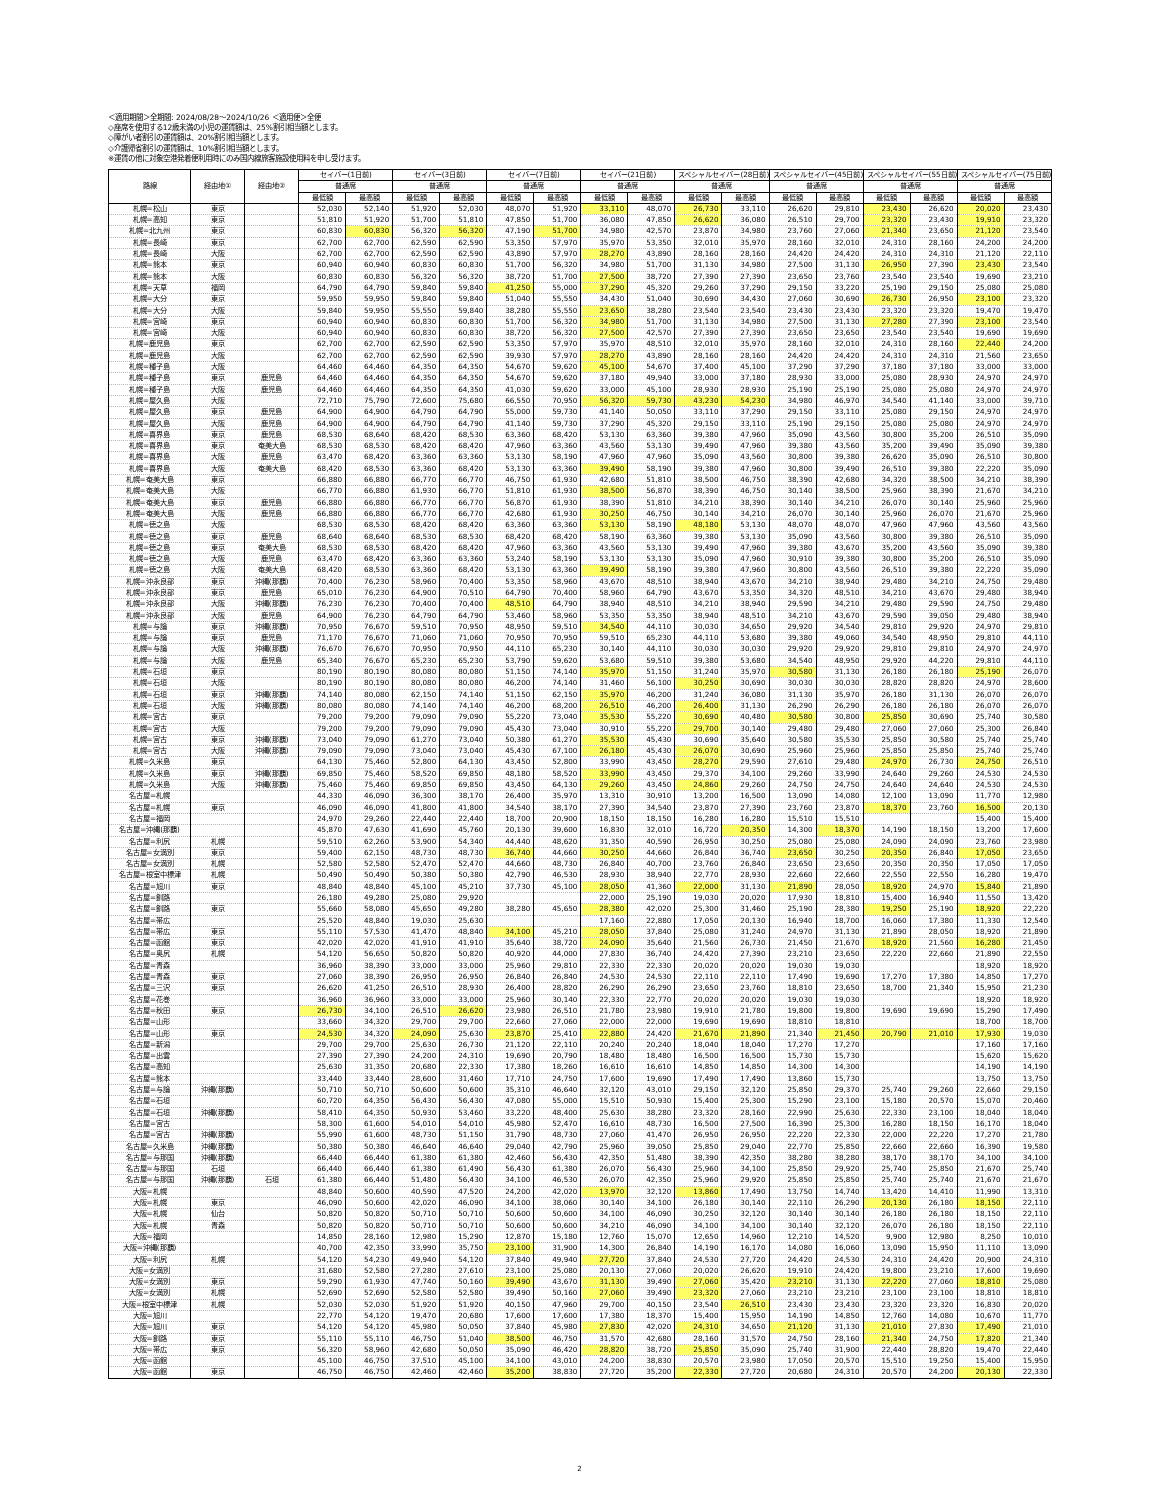＜適用期間＞全期間: 2024/08/28～2024/10/26 ＜適用便＞全便
◇座席を使用する12歳未満の小児の運賃額は、25%割引相当額とします。
◇障がい者割引の運賃額は、20%割引相当額とします。
◇介護帰省割引の運賃額は、10%割引相当額とします。
※運賃の他に対象空港発着便利用時にのみ国内線旅客施設使用料を申し受けます。
| 路線 | 経由地① | 経由地② | セイバー(1日前) | | セイバー(3日前) | | セイバー(7日前) | | セイバー(21日前) | | スペシャルセイバー(28日前) | | スペシャルセイバー(45日前) | | スペシャルセイバー(55日前) | | スペシャルセイバー(75日前) | |
| --- | --- | --- | --- | --- | --- | --- | --- | --- | --- | --- | --- | --- | --- | --- | --- | --- | --- | --- |
| | | | 普通席 | | 普通席 | | 普通席 | | 普通席 | | 普通席 | | 普通席 | | 普通席 | | 普通席 | |
| | | | 最低額 | 最高額 | 最低額 | 最高額 | 最低額 | 最高額 | 最低額 | 最高額 | 最低額 | 最高額 | 最低額 | 最高額 | 最低額 | 最高額 | 最低額 | 最高額 |
| 札幌=松山 | 東京 | | 52,030 | 52,140 | 51,920 | 52,030 | 48,070 | 51,920 | 33,110 | 48,070 | 26,730 | 33,110 | 26,620 | 29,810 | 23,430 | 26,620 | 20,020 | 23,430 |
| 札幌=高知 | 東京 | | 51,810 | 51,920 | 51,700 | 51,810 | 47,850 | 51,700 | 36,080 | 47,850 | 26,620 | 36,080 | 26,510 | 29,700 | 23,320 | 23,430 | 19,910 | 23,320 |
| 札幌=北九州 | 東京 | | 60,830 | 60,830 | 56,320 | 56,320 | 47,190 | 51,700 | 34,980 | 42,570 | 23,870 | 34,980 | 23,760 | 27,060 | 21,340 | 23,650 | 21,120 | 23,540 |
| 札幌=長崎 | 東京 | | 62,700 | 62,700 | 62,590 | 62,590 | 53,350 | 57,970 | 35,970 | 53,350 | 32,010 | 35,970 | 28,160 | 32,010 | 24,310 | 28,160 | 24,200 | 24,200 |
| 札幌=長崎 | 大阪 | | 62,700 | 62,700 | 62,590 | 62,590 | 43,890 | 57,970 | 28,270 | 43,890 | 28,160 | 28,160 | 24,420 | 24,420 | 24,310 | 24,310 | 21,120 | 22,110 |
| 札幌=熊本 | 東京 | | 60,940 | 60,940 | 60,830 | 60,830 | 51,700 | 56,320 | 34,980 | 51,700 | 31,130 | 34,980 | 27,500 | 31,130 | 26,950 | 27,390 | 23,430 | 23,540 |
| 札幌=熊本 | 大阪 | | 60,830 | 60,830 | 56,320 | 56,320 | 38,720 | 51,700 | 27,500 | 38,720 | 27,390 | 27,390 | 23,650 | 23,760 | 23,540 | 23,540 | 19,690 | 23,210 |
| 札幌=天草 | 福岡 | | 64,790 | 64,790 | 59,840 | 59,840 | 41,250 | 55,000 | 37,290 | 45,320 | 29,260 | 37,290 | 29,150 | 33,220 | 25,190 | 29,150 | 25,080 | 25,080 |
| 札幌=大分 | 東京 | | 59,950 | 59,950 | 59,840 | 59,840 | 51,040 | 55,550 | 34,430 | 51,040 | 30,690 | 34,430 | 27,060 | 30,690 | 26,730 | 26,950 | 23,100 | 23,320 |
| 札幌=大分 | 大阪 | | 59,840 | 59,950 | 55,550 | 59,840 | 38,280 | 55,550 | 23,650 | 38,280 | 23,540 | 23,540 | 23,430 | 23,430 | 23,320 | 23,320 | 19,470 | 19,470 |
| 札幌=宮崎 | 東京 | | 60,940 | 60,940 | 60,830 | 60,830 | 51,700 | 56,320 | 34,980 | 51,700 | 31,130 | 34,980 | 27,500 | 31,130 | 27,280 | 27,390 | 23,100 | 23,540 |
| 札幌=宮崎 | 大阪 | | 60,940 | 60,940 | 60,830 | 60,830 | 38,720 | 56,320 | 27,500 | 42,570 | 27,390 | 27,390 | 23,650 | 23,650 | 23,540 | 23,540 | 19,690 | 19,690 |
| 札幌=鹿児島 | 東京 | | 62,700 | 62,700 | 62,590 | 62,590 | 53,350 | 57,970 | 35,970 | 48,510 | 32,010 | 35,970 | 28,160 | 32,010 | 24,310 | 28,160 | 22,440 | 24,200 |
| 札幌=鹿児島 | 大阪 | | 62,700 | 62,700 | 62,590 | 62,590 | 39,930 | 57,970 | 28,270 | 43,890 | 28,160 | 28,160 | 24,420 | 24,420 | 24,310 | 24,310 | 21,560 | 23,650 |
| 札幌=種子島 | 大阪 | | 64,460 | 64,460 | 64,350 | 64,350 | 54,670 | 59,620 | 45,100 | 54,670 | 37,400 | 45,100 | 37,290 | 37,290 | 37,180 | 37,180 | 33,000 | 33,000 |
| 札幌=種子島 | 東京 | 鹿児島 | 64,460 | 64,460 | 64,350 | 64,350 | 54,670 | 59,620 | 37,180 | 49,940 | 33,000 | 37,180 | 28,930 | 33,000 | 25,080 | 28,930 | 24,970 | 24,970 |
| 札幌=種子島 | 大阪 | 鹿児島 | 64,460 | 64,460 | 64,350 | 64,350 | 41,030 | 59,620 | 33,000 | 45,100 | 28,930 | 28,930 | 25,190 | 25,190 | 25,080 | 25,080 | 24,970 | 24,970 |
| 札幌=屋久島 | 大阪 | | 72,710 | 75,790 | 72,600 | 75,680 | 66,550 | 70,950 | 56,320 | 59,730 | 43,230 | 54,230 | 34,980 | 46,970 | 34,540 | 41,140 | 33,000 | 39,710 |
| 札幌=屋久島 | 東京 | 鹿児島 | 64,900 | 64,900 | 64,790 | 64,790 | 55,000 | 59,730 | 41,140 | 50,050 | 33,110 | 37,290 | 29,150 | 33,110 | 25,080 | 29,150 | 24,970 | 24,970 |
| 札幌=屋久島 | 大阪 | 鹿児島 | 64,900 | 64,900 | 64,790 | 64,790 | 41,140 | 59,730 | 37,290 | 45,320 | 29,150 | 33,110 | 25,190 | 29,150 | 25,080 | 25,080 | 24,970 | 24,970 |
| 札幌=喜界島 | 東京 | 鹿児島 | 68,530 | 68,640 | 68,420 | 68,530 | 63,360 | 68,420 | 53,130 | 63,360 | 39,380 | 47,960 | 35,090 | 43,560 | 30,800 | 35,200 | 26,510 | 35,090 |
| 札幌=喜界島 | 東京 | 奄美大島 | 68,530 | 68,530 | 68,420 | 68,420 | 47,960 | 63,360 | 43,560 | 53,130 | 39,490 | 47,960 | 39,380 | 43,560 | 35,200 | 39,490 | 35,090 | 39,380 |
| 札幌=喜界島 | 大阪 | 鹿児島 | 63,470 | 68,420 | 63,360 | 63,360 | 53,130 | 58,190 | 47,960 | 47,960 | 35,090 | 43,560 | 30,800 | 39,380 | 26,620 | 35,090 | 26,510 | 30,800 |
| 札幌=喜界島 | 大阪 | 奄美大島 | 68,420 | 68,530 | 63,360 | 68,420 | 53,130 | 63,360 | 39,490 | 58,190 | 39,380 | 47,960 | 30,800 | 39,490 | 26,510 | 39,380 | 22,220 | 35,090 |
| 札幌=奄美大島 | 東京 | | 66,880 | 66,880 | 66,770 | 66,770 | 46,750 | 61,930 | 42,680 | 51,810 | 38,500 | 46,750 | 38,390 | 42,680 | 34,320 | 38,500 | 34,210 | 38,390 |
| 札幌=奄美大島 | 大阪 | | 66,770 | 66,880 | 61,930 | 66,770 | 51,810 | 61,930 | 38,500 | 56,870 | 38,390 | 46,750 | 30,140 | 38,500 | 25,960 | 38,390 | 21,670 | 34,210 |
| 札幌=奄美大島 | 東京 | 鹿児島 | 66,880 | 66,880 | 66,770 | 66,770 | 56,870 | 61,930 | 38,390 | 51,810 | 34,210 | 38,390 | 30,140 | 34,210 | 26,070 | 30,140 | 25,960 | 25,960 |
| 札幌=奄美大島 | 大阪 | 鹿児島 | 66,880 | 66,880 | 66,770 | 66,770 | 42,680 | 61,930 | 30,250 | 46,750 | 30,140 | 34,210 | 26,070 | 30,140 | 25,960 | 26,070 | 21,670 | 25,960 |
| 札幌=徳之島 | 大阪 | | 68,530 | 68,530 | 68,420 | 68,420 | 63,360 | 63,360 | 53,130 | 58,190 | 48,180 | 53,130 | 48,070 | 48,070 | 47,960 | 47,960 | 43,560 | 43,560 |
| 札幌=徳之島 | 東京 | 鹿児島 | 68,640 | 68,640 | 68,530 | 68,530 | 68,420 | 68,420 | 58,190 | 63,360 | 39,380 | 53,130 | 35,090 | 43,560 | 30,800 | 39,380 | 26,510 | 35,090 |
| 札幌=徳之島 | 東京 | 奄美大島 | 68,530 | 68,530 | 68,420 | 68,420 | 47,960 | 63,360 | 43,560 | 53,130 | 39,490 | 47,960 | 39,380 | 43,670 | 35,200 | 43,560 | 35,090 | 39,380 |
| 札幌=徳之島 | 大阪 | 鹿児島 | 63,470 | 68,420 | 63,360 | 63,360 | 53,240 | 58,190 | 53,130 | 53,130 | 35,090 | 47,960 | 30,910 | 39,380 | 30,800 | 35,200 | 26,510 | 35,090 |
| 札幌=徳之島 | 大阪 | 奄美大島 | 68,420 | 68,530 | 63,360 | 68,420 | 53,130 | 63,360 | 39,490 | 58,190 | 39,380 | 47,960 | 30,800 | 43,560 | 26,510 | 39,380 | 22,220 | 35,090 |
| 札幌=沖永良部 | 東京 | 沖縄(那覇) | 70,400 | 76,230 | 58,960 | 70,400 | 53,350 | 58,960 | 43,670 | 48,510 | 38,940 | 43,670 | 34,210 | 38,940 | 29,480 | 34,210 | 24,750 | 29,480 |
| 札幌=沖永良部 | 東京 | 鹿児島 | 65,010 | 76,230 | 64,900 | 70,510 | 64,790 | 70,400 | 58,960 | 64,790 | 43,670 | 53,350 | 34,320 | 48,510 | 34,210 | 43,670 | 29,480 | 38,940 |
| 札幌=沖永良部 | 大阪 | 沖縄(那覇) | 76,230 | 76,230 | 70,400 | 70,400 | 48,510 | 64,790 | 38,940 | 48,510 | 34,210 | 38,940 | 29,590 | 34,210 | 29,480 | 29,590 | 24,750 | 29,480 |
| 札幌=沖永良部 | 大阪 | 鹿児島 | 64,900 | 76,230 | 64,790 | 64,790 | 53,460 | 58,960 | 53,350 | 53,350 | 38,940 | 48,510 | 34,210 | 43,670 | 29,590 | 39,050 | 29,480 | 38,940 |
| 札幌=与論 | 東京 | 沖縄(那覇) | 70,950 | 76,670 | 59,510 | 70,950 | 48,950 | 59,510 | 34,540 | 44,110 | 30,030 | 34,650 | 29,920 | 34,540 | 29,810 | 29,920 | 24,970 | 29,810 |
| 札幌=与論 | 東京 | 鹿児島 | 71,170 | 76,670 | 71,060 | 71,060 | 70,950 | 70,950 | 59,510 | 65,230 | 44,110 | 53,680 | 39,380 | 49,060 | 34,540 | 48,950 | 29,810 | 44,110 |
| 札幌=与論 | 大阪 | 沖縄(那覇) | 76,670 | 76,670 | 70,950 | 70,950 | 44,110 | 65,230 | 30,140 | 44,110 | 30,030 | 30,030 | 29,920 | 29,920 | 29,810 | 29,810 | 24,970 | 24,970 |
| 札幌=与論 | 大阪 | 鹿児島 | 65,340 | 76,670 | 65,230 | 65,230 | 53,790 | 59,620 | 53,680 | 59,510 | 39,380 | 53,680 | 34,540 | 48,950 | 29,920 | 44,220 | 29,810 | 44,110 |
| 札幌=石垣 | 東京 | | 80,190 | 80,190 | 80,080 | 80,080 | 51,150 | 74,140 | 35,970 | 51,150 | 31,240 | 35,970 | 30,580 | 31,130 | 26,180 | 26,180 | 25,190 | 26,070 |
| 札幌=石垣 | 大阪 | | 80,190 | 80,190 | 80,080 | 80,080 | 46,200 | 74,140 | 31,460 | 56,100 | 30,250 | 30,690 | 30,030 | 30,030 | 28,820 | 28,820 | 24,970 | 28,600 |
| 札幌=石垣 | 東京 | 沖縄(那覇) | 74,140 | 80,080 | 62,150 | 74,140 | 51,150 | 62,150 | 35,970 | 46,200 | 31,240 | 36,080 | 31,130 | 35,970 | 26,180 | 31,130 | 26,070 | 26,070 |
| 札幌=石垣 | 大阪 | 沖縄(那覇) | 80,080 | 80,080 | 74,140 | 74,140 | 46,200 | 68,200 | 26,510 | 46,200 | 26,400 | 31,130 | 26,290 | 26,290 | 26,180 | 26,180 | 26,070 | 26,070 |
| 札幌=宮古 | 東京 | | 79,200 | 79,200 | 79,090 | 79,090 | 55,220 | 73,040 | 35,530 | 55,220 | 30,690 | 40,480 | 30,580 | 30,800 | 25,850 | 30,690 | 25,740 | 30,580 |
| 札幌=宮古 | 大阪 | | 79,200 | 79,200 | 79,090 | 79,090 | 45,430 | 73,040 | 30,910 | 55,220 | 29,700 | 30,140 | 29,480 | 29,480 | 27,060 | 27,060 | 25,300 | 26,840 |
| 札幌=宮古 | 東京 | 沖縄(那覇) | 73,040 | 79,090 | 61,270 | 73,040 | 50,380 | 61,270 | 35,530 | 45,430 | 30,690 | 35,640 | 30,580 | 35,530 | 25,850 | 30,580 | 25,740 | 25,740 |
| 札幌=宮古 | 大阪 | 沖縄(那覇) | 79,090 | 79,090 | 73,040 | 73,040 | 45,430 | 67,100 | 26,180 | 45,430 | 26,070 | 30,690 | 25,960 | 25,960 | 25,850 | 25,850 | 25,740 | 25,740 |
| 札幌=久米島 | 東京 | | 64,130 | 75,460 | 52,800 | 64,130 | 43,450 | 52,800 | 33,990 | 43,450 | 28,270 | 29,590 | 27,610 | 29,480 | 24,970 | 26,730 | 24,750 | 26,510 |
| 札幌=久米島 | 東京 | 沖縄(那覇) | 69,850 | 75,460 | 58,520 | 69,850 | 48,180 | 58,520 | 33,990 | 43,450 | 29,370 | 34,100 | 29,260 | 33,990 | 24,640 | 29,260 | 24,530 | 24,530 |
| 札幌=久米島 | 大阪 | 沖縄(那覇) | 75,460 | 75,460 | 69,850 | 69,850 | 43,450 | 64,130 | 29,260 | 43,450 | 24,860 | 29,260 | 24,750 | 24,750 | 24,640 | 24,640 | 24,530 | 24,530 |
| 名古屋=札幌 | | | 44,330 | 46,090 | 36,300 | 38,170 | 26,400 | 35,970 | 13,310 | 30,910 | 13,200 | 16,500 | 13,090 | 14,080 | 12,100 | 13,090 | 11,770 | 12,980 |
| 名古屋=札幌 | 東京 | | 46,090 | 46,090 | 41,800 | 41,800 | 34,540 | 38,170 | 27,390 | 34,540 | 23,870 | 27,390 | 23,760 | 23,870 | 18,370 | 23,760 | 16,500 | 20,130 |
| 名古屋=福岡 | | | 24,970 | 29,260 | 22,440 | 22,440 | 18,700 | 20,900 | 18,150 | 18,150 | 16,280 | 16,280 | 15,510 | 15,510 | | | 15,400 | 15,400 |
| 名古屋=沖縄(那覇) | | | 45,870 | 47,630 | 41,690 | 45,760 | 20,130 | 39,600 | 16,830 | 32,010 | 16,720 | 20,350 | 14,300 | 18,370 | 14,190 | 18,150 | 13,200 | 17,600 |
| 名古屋=利尻 | 札幌 | | 59,510 | 62,260 | 53,900 | 54,340 | 44,440 | 48,620 | 31,350 | 40,590 | 26,950 | 30,250 | 25,080 | 25,080 | 24,090 | 24,090 | 23,760 | 23,980 |
| 名古屋=女満別 | 東京 | | 59,400 | 62,150 | 48,730 | 48,730 | 36,740 | 44,660 | 30,250 | 44,660 | 26,840 | 36,740 | 23,650 | 30,250 | 20,350 | 26,840 | 17,050 | 23,650 |
| 名古屋=女満別 | 札幌 | | 52,580 | 52,580 | 52,470 | 52,470 | 44,660 | 48,730 | 26,840 | 40,700 | 23,760 | 26,840 | 23,650 | 23,650 | 20,350 | 20,350 | 17,050 | 17,050 |
| 名古屋=根室中標津 | 札幌 | | 50,490 | 50,490 | 50,380 | 50,380 | 42,790 | 46,530 | 28,930 | 38,940 | 22,770 | 28,930 | 22,660 | 22,660 | 22,550 | 22,550 | 16,280 | 19,470 |
| 名古屋=旭川 | 東京 | | 48,840 | 48,840 | 45,100 | 45,210 | 37,730 | 45,100 | 28,050 | 41,360 | 22,000 | 31,130 | 21,890 | 28,050 | 18,920 | 24,970 | 15,840 | 21,890 |
| 名古屋=釧路 | | | 26,180 | 49,280 | 25,080 | 29,920 | | | 22,000 | 25,190 | 19,030 | 20,020 | 17,930 | 18,810 | 15,400 | 16,940 | 11,550 | 13,420 |
| 名古屋=釧路 | 東京 | | 55,660 | 58,080 | 45,650 | 49,280 | 38,280 | 45,650 | 28,380 | 42,020 | 25,300 | 31,460 | 25,190 | 28,380 | 19,250 | 25,190 | 18,920 | 22,220 |
| 名古屋=帯広 | | | 25,520 | 48,840 | 19,030 | 25,630 | | | 17,160 | 22,880 | 17,050 | 20,130 | 16,940 | 18,700 | 16,060 | 17,380 | 11,330 | 12,540 |
| 名古屋=帯広 | 東京 | | 55,110 | 57,530 | 41,470 | 48,840 | 34,100 | 45,210 | 28,050 | 37,840 | 25,080 | 31,240 | 24,970 | 31,130 | 21,890 | 28,050 | 18,920 | 21,890 |
| 名古屋=函館 | 東京 | | 42,020 | 42,020 | 41,910 | 41,910 | 35,640 | 38,720 | 24,090 | 35,640 | 21,560 | 26,730 | 21,450 | 21,670 | 18,920 | 21,560 | 16,280 | 21,450 |
| 名古屋=奥尻 | 札幌 | | 54,120 | 56,650 | 50,820 | 50,820 | 40,920 | 44,000 | 27,830 | 36,740 | 24,420 | 27,390 | 23,210 | 23,650 | 22,220 | 22,660 | 21,890 | 22,550 |
| 名古屋=青森 | | | 36,960 | 38,390 | 33,000 | 33,000 | 25,960 | 29,810 | 22,330 | 22,330 | 20,020 | 20,020 | 19,030 | 19,030 | | | 18,920 | 18,920 |
| 名古屋=青森 | 東京 | | 27,060 | 38,390 | 26,950 | 26,950 | 26,840 | 26,840 | 24,530 | 24,530 | 22,110 | 22,110 | 17,490 | 19,690 | 17,270 | 17,380 | 14,850 | 17,270 |
| 名古屋=三沢 | 東京 | | 26,620 | 41,250 | 26,510 | 28,930 | 26,400 | 28,820 | 26,290 | 26,290 | 23,650 | 23,760 | 18,810 | 23,650 | 18,700 | 21,340 | 15,950 | 21,230 |
| 名古屋=花巻 | | | 36,960 | 36,960 | 33,000 | 33,000 | 25,960 | 30,140 | 22,330 | 22,770 | 20,020 | 20,020 | 19,030 | 19,030 | | | 18,920 | 18,920 |
| 名古屋=秋田 | 東京 | | 26,730 | 34,100 | 26,510 | 26,620 | 23,980 | 26,510 | 21,780 | 23,980 | 19,910 | 21,780 | 19,800 | 19,800 | 19,690 | 19,690 | 15,290 | 17,490 |
| 名古屋=山形 | | | 33,660 | 34,320 | 29,700 | 29,700 | 22,660 | 27,060 | 22,000 | 22,000 | 19,690 | 19,690 | 18,810 | 18,810 | | | 18,700 | 18,700 |
| 名古屋=山形 | 東京 | | 24,530 | 34,320 | 24,090 | 25,630 | 23,870 | 25,410 | 22,880 | 24,420 | 21,670 | 21,890 | 21,340 | 21,450 | 20,790 | 21,010 | 17,930 | 19,030 |
| 名古屋=新潟 | | | 29,700 | 29,700 | 25,630 | 26,730 | 21,120 | 22,110 | 20,240 | 20,240 | 18,040 | 18,040 | 17,270 | 17,270 | | | 17,160 | 17,160 |
| 名古屋=出雲 | | | 27,390 | 27,390 | 24,200 | 24,310 | 19,690 | 20,790 | 18,480 | 18,480 | 16,500 | 16,500 | 15,730 | 15,730 | | | 15,620 | 15,620 |
| 名古屋=高知 | | | 25,630 | 31,350 | 20,680 | 22,330 | 17,380 | 18,260 | 16,610 | 16,610 | 14,850 | 14,850 | 14,300 | 14,300 | | | 14,190 | 14,190 |
| 名古屋=熊本 | | | 33,440 | 33,440 | 28,600 | 31,460 | 17,710 | 24,750 | 17,600 | 19,690 | 17,490 | 17,490 | 13,860 | 15,730 | | | 13,750 | 13,750 |
| 名古屋=与論 | 沖縄(那覇) | | 50,710 | 50,710 | 50,600 | 50,600 | 35,310 | 46,640 | 32,120 | 43,010 | 29,150 | 32,120 | 25,850 | 29,370 | 25,740 | 29,260 | 22,660 | 29,150 |
| 名古屋=石垣 | | | 60,720 | 64,350 | 56,430 | 56,430 | 47,080 | 55,000 | 15,510 | 50,930 | 15,400 | 25,300 | 15,290 | 23,100 | 15,180 | 20,570 | 15,070 | 20,460 |
| 名古屋=石垣 | 沖縄(那覇) | | 58,410 | 64,350 | 50,930 | 53,460 | 33,220 | 48,400 | 25,630 | 38,280 | 23,320 | 28,160 | 22,990 | 25,630 | 22,330 | 23,100 | 18,040 | 18,040 |
| 名古屋=宮古 | | | 58,300 | 61,600 | 54,010 | 54,010 | 45,980 | 52,470 | 16,610 | 48,730 | 16,500 | 27,500 | 16,390 | 25,300 | 16,280 | 18,150 | 16,170 | 18,040 |
| 名古屋=宮古 | 沖縄(那覇) | | 55,990 | 61,600 | 48,730 | 51,150 | 31,790 | 48,730 | 27,060 | 41,470 | 26,950 | 26,950 | 22,220 | 22,330 | 22,000 | 22,220 | 17,270 | 21,780 |
| 名古屋=久米島 | 沖縄(那覇) | | 50,380 | 50,380 | 46,640 | 46,640 | 29,040 | 42,790 | 25,960 | 39,050 | 25,850 | 29,040 | 22,770 | 25,850 | 22,660 | 22,660 | 16,390 | 19,580 |
| 名古屋=与那国 | 沖縄(那覇) | | 66,440 | 66,440 | 61,380 | 61,380 | 42,460 | 56,430 | 42,350 | 51,480 | 38,390 | 42,350 | 38,280 | 38,280 | 38,170 | 38,170 | 34,100 | 34,100 |
| 名古屋=与那国 | 石垣 | | 66,440 | 66,440 | 61,380 | 61,490 | 56,430 | 61,380 | 26,070 | 56,430 | 25,960 | 34,100 | 25,850 | 29,920 | 25,740 | 25,850 | 21,670 | 25,740 |
| 名古屋=与那国 | 沖縄(那覇) | 石垣 | 61,380 | 66,440 | 51,480 | 56,430 | 34,100 | 46,530 | 26,070 | 42,350 | 25,960 | 29,920 | 25,850 | 25,850 | 25,740 | 25,740 | 21,670 | 21,670 |
| 大阪=札幌 | | | 48,840 | 50,600 | 40,590 | 47,520 | 24,200 | 42,020 | 13,970 | 32,120 | 13,860 | 17,490 | 13,750 | 14,740 | 13,420 | 14,410 | 11,990 | 13,310 |
| 大阪=札幌 | 東京 | | 46,090 | 50,600 | 42,020 | 46,090 | 34,100 | 38,060 | 30,140 | 34,100 | 26,180 | 30,140 | 22,110 | 26,290 | 20,130 | 26,180 | 18,150 | 22,110 |
| 大阪=札幌 | 仙台 | | 50,820 | 50,820 | 50,710 | 50,710 | 50,600 | 50,600 | 34,100 | 46,090 | 30,250 | 32,120 | 30,140 | 30,140 | 26,180 | 26,180 | 18,150 | 22,110 |
| 大阪=札幌 | 青森 | | 50,820 | 50,820 | 50,710 | 50,710 | 50,600 | 50,600 | 34,210 | 46,090 | 34,100 | 34,100 | 30,140 | 32,120 | 26,070 | 26,180 | 18,150 | 22,110 |
| 大阪=福岡 | | | 14,850 | 28,160 | 12,980 | 15,290 | 12,870 | 15,180 | 12,760 | 15,070 | 12,650 | 14,960 | 12,210 | 14,520 | 9,900 | 12,980 | 8,250 | 10,010 |
| 大阪=沖縄(那覇) | | | 40,700 | 42,350 | 33,990 | 35,750 | 23,100 | 31,900 | 14,300 | 26,840 | 14,190 | 16,170 | 14,080 | 16,060 | 13,090 | 15,950 | 11,110 | 13,090 |
| 大阪=利尻 | 札幌 | | 54,120 | 54,230 | 49,940 | 54,120 | 37,840 | 49,940 | 27,720 | 37,840 | 24,530 | 27,720 | 24,420 | 24,530 | 24,310 | 24,420 | 20,900 | 24,310 |
| 大阪=女満別 | | | 31,680 | 52,580 | 27,280 | 27,610 | 23,100 | 25,080 | 20,130 | 27,060 | 20,020 | 26,620 | 19,910 | 24,420 | 19,800 | 23,210 | 17,600 | 19,690 |
| 大阪=女満別 | 東京 | | 59,290 | 61,930 | 47,740 | 50,160 | 39,490 | 43,670 | 31,130 | 39,490 | 27,060 | 35,420 | 23,210 | 31,130 | 22,220 | 27,060 | 18,810 | 25,080 |
| 大阪=女満別 | 札幌 | | 52,690 | 52,690 | 52,580 | 52,580 | 39,490 | 50,160 | 27,060 | 39,490 | 23,320 | 27,060 | 23,210 | 23,210 | 23,100 | 23,100 | 18,810 | 18,810 |
| 大阪=根室中標津 | 札幌 | | 52,030 | 52,030 | 51,920 | 51,920 | 40,150 | 47,960 | 29,700 | 40,150 | 23,540 | 26,510 | 23,430 | 23,430 | 23,320 | 23,320 | 16,830 | 20,020 |
| 大阪=旭川 | | | 22,770 | 54,120 | 19,470 | 20,680 | 17,600 | 17,600 | 17,380 | 18,370 | 15,400 | 15,950 | 14,190 | 14,850 | 12,760 | 14,080 | 10,670 | 11,770 |
| 大阪=旭川 | 東京 | | 54,120 | 54,120 | 45,980 | 50,050 | 37,840 | 45,980 | 27,830 | 42,020 | 24,310 | 34,650 | 21,120 | 31,130 | 21,010 | 27,830 | 17,490 | 21,010 |
| 大阪=釧路 | 東京 | | 55,110 | 55,110 | 46,750 | 51,040 | 38,500 | 46,750 | 31,570 | 42,680 | 28,160 | 31,570 | 24,750 | 28,160 | 21,340 | 24,750 | 17,820 | 21,340 |
| 大阪=帯広 | 東京 | | 56,320 | 58,960 | 42,680 | 50,050 | 35,090 | 46,420 | 28,820 | 38,720 | 25,850 | 35,090 | 25,740 | 31,900 | 22,440 | 28,820 | 19,470 | 22,440 |
| 大阪=函館 | | | 45,100 | 46,750 | 37,510 | 45,100 | 34,100 | 43,010 | 24,200 | 38,830 | 20,570 | 23,980 | 17,050 | 20,570 | 15,510 | 19,250 | 15,400 | 15,950 |
| 大阪=函館 | 東京 | | 46,750 | 46,750 | 42,460 | 42,460 | 35,200 | 38,830 | 27,720 | 35,200 | 22,330 | 27,720 | 20,680 | 24,310 | 20,570 | 24,200 | 20,130 | 22,330 |
2